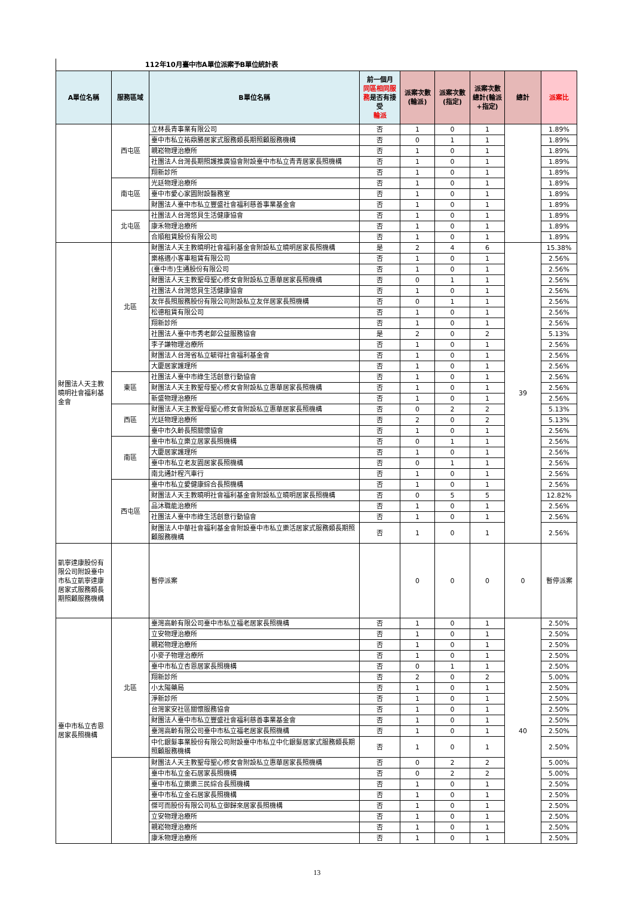112年10月臺中市A單位派案予B單位統計表
| A單位名稱 | 服務區域 | B單位名稱 | 前一個月 同區相同服務 是否有接受 輪派 | 派案次數(輪派) | 派案次數(指定) | 派案次數總計(輪派+指定) | 總計 | 派案比 |
| --- | --- | --- | --- | --- | --- | --- | --- | --- |
| | 西屯區 | 立林長青事業有限公司 | 否 | 1 | 0 | 1 | | 1.89% |
| | | 臺中市私立祐鼎勝居家式服務類長期照顧服務機構 | 否 | 0 | 1 | 1 | | 1.89% |
| | | 親崧物理治療所 | 否 | 1 | 0 | 1 | | 1.89% |
| | | 社團法人台灣長期照護推廣協會附設臺中市私立青青居家長照機構 | 否 | 1 | 0 | 1 | | 1.89% |
| | | 翔新診所 | 否 | 1 | 0 | 1 | | 1.89% |
| | 南屯區 | 光廷物理治療所 | 否 | 1 | 0 | 1 | | 1.89% |
| | | 臺中市愛心家園附設醫務室 | 否 | 1 | 0 | 1 | | 1.89% |
| | | 財團法人臺中市私立豐盛社會福利慈善事業基金會 | 否 | 1 | 0 | 1 | | 1.89% |
| | 北屯區 | 社團法人台灣悠貝生活健康協會 | 否 | 1 | 0 | 1 | | 1.89% |
| | | 康禾物理治療所 | 否 | 1 | 0 | 1 | | 1.89% |
| | | 合順租賃股份有限公司 | 否 | 1 | 0 | 1 | | 1.89% |
| 財團法人天主教曉明社會福利基金會 | 北區 | 財團法人天主教曉明社會福利基金會附設私立曉明居家長照機構 | 是 | 2 | 4 | 6 | 39 | 15.38% |
| | | 樂格適小客車租賃有限公司 | 否 | 1 | 0 | 1 | | 2.56% |
| | | (臺中市)生通股份有限公司 | 否 | 1 | 0 | 1 | | 2.56% |
| | | 財團法人天主教聖母聖心修女會附設私立惠華居家長照機構 | 否 | 0 | 1 | 1 | | 2.56% |
| | | 社團法人台灣悠貝生活健康協會 | 否 | 1 | 0 | 1 | | 2.56% |
| | | 友伴長照服務股份有限公司附設私立友伴居家長照機構 | 否 | 0 | 1 | 1 | | 2.56% |
| | | 松德租賃有限公司 | 否 | 1 | 0 | 1 | | 2.56% |
| | | 翔新診所 | 否 | 1 | 0 | 1 | | 2.56% |
| | | 社團法人臺中市秀老郎公益服務協會 | 是 | 2 | 0 | 2 | | 5.13% |
| | | 李子謙物理治療所 | 否 | 1 | 0 | 1 | | 2.56% |
| | | 財團法人台灣省私立毓得社會福利基金會 | 否 | 1 | 0 | 1 | | 2.56% |
| | | 大慶居家護理所 | 否 | 1 | 0 | 1 | | 2.56% |
| | 東區 | 社團法人臺中市綠生活創意行動協會 | 否 | 1 | 0 | 1 | | 2.56% |
| | | 財團法人天主教聖母聖心修女會附設私立惠華居家長照機構 | 否 | 1 | 0 | 1 | | 2.56% |
| | | 新盛物理治療所 | 否 | 1 | 0 | 1 | | 2.56% |
| | 西區 | 財團法人天主教聖母聖心修女會附設私立惠華居家長照機構 | 否 | 0 | 2 | 2 | | 5.13% |
| | | 光廷物理治療所 | 否 | 2 | 0 | 2 | | 5.13% |
| | | 臺中市久齡長照關懷協會 | 否 | 1 | 0 | 1 | | 2.56% |
| | 南區 | 臺中市私立樂立居家長照機構 | 否 | 0 | 1 | 1 | | 2.56% |
| | | 大慶居家護理所 | 否 | 1 | 0 | 1 | | 2.56% |
| | | 臺中市私立老友園居家長照機構 | 否 | 0 | 1 | 1 | | 2.56% |
| | | 南北通計程汽車行 | 否 | 1 | 0 | 1 | | 2.56% |
| | 西屯區 | 臺中市私立愛健康綜合長照機構 | 否 | 1 | 0 | 1 | | 2.56% |
| | | 財團法人天主教曉明社會福利基金會附設私立曉明居家長照機構 | 否 | 0 | 5 | 5 | | 12.82% |
| | | 品沐職能治療所 | 否 | 1 | 0 | 1 | | 2.56% |
| | | 社團法人臺中市綠生活創意行動協會 | 否 | 1 | 0 | 1 | | 2.56% |
| | | 財團法人中華社會福利基金會附設臺中市私立樂活居家式服務類長期照顧服務機構 | 否 | 1 | 0 | 1 | | 2.56% |
| 凱寧達康股份有限公司附設臺中市私立凱寧達康居家式服務類長期照顧服務機構 | | 暫停派案 | | 0 | 0 | 0 | 0 | 暫停派案 |
| 臺中市私立杏恩居家長照機構 | 北區 | 臺灣高齡有限公司臺中市私立福老居家長照機構 | 否 | 1 | 0 | 1 | 40 | 2.50% |
| | | 立安物理治療所 | 否 | 1 | 0 | 1 | | 2.50% |
| | | 親崧物理治療所 | 否 | 1 | 0 | 1 | | 2.50% |
| | | 小麥子物理治療所 | 否 | 1 | 0 | 1 | | 2.50% |
| | | 臺中市私立杏恩居家長照機構 | 否 | 0 | 1 | 1 | | 2.50% |
| | | 翔新診所 | 否 | 2 | 0 | 2 | | 5.00% |
| | | 小太陽藥局 | 否 | 1 | 0 | 1 | | 2.50% |
| | | 淨新診所 | 否 | 1 | 0 | 1 | | 2.50% |
| | | 台灣家安社區關懷服務協會 | 否 | 1 | 0 | 1 | | 2.50% |
| | | 財團法人臺中市私立豐盛社會福利慈善事業基金會 | 否 | 1 | 0 | 1 | | 2.50% |
| | | 臺灣高齡有限公司臺中市私立福老居家長照機構 | 否 | 1 | 0 | 1 | | 2.50% |
| | | 中化銀髮事業股份有限公司附設臺中市私立中化銀髮居家式服務類長期照顧服務機構 | 否 | 1 | 0 | 1 | | 2.50% |
| | | 財團法人天主教聖母聖心修女會附設私立惠華居家長照機構 | 否 | 0 | 2 | 2 | | 5.00% |
| | | 臺中市私立金石居家長照機構 | 否 | 0 | 2 | 2 | | 5.00% |
| | | 臺中市私立樂樂三民綜合長照機構 | 否 | 1 | 0 | 1 | | 2.50% |
| | | 臺中市私立金石居家長照機構 | 否 | 1 | 0 | 1 | | 2.50% |
| | | 傑可而股份有限公司私立御歸來居家長照機構 | 否 | 1 | 0 | 1 | | 2.50% |
| | | 立安物理治療所 | 否 | 1 | 0 | 1 | | 2.50% |
| | | 親崧物理治療所 | 否 | 1 | 0 | 1 | | 2.50% |
| | | 康禾物理治療所 | 否 | 1 | 0 | 1 | | 2.50% |
13